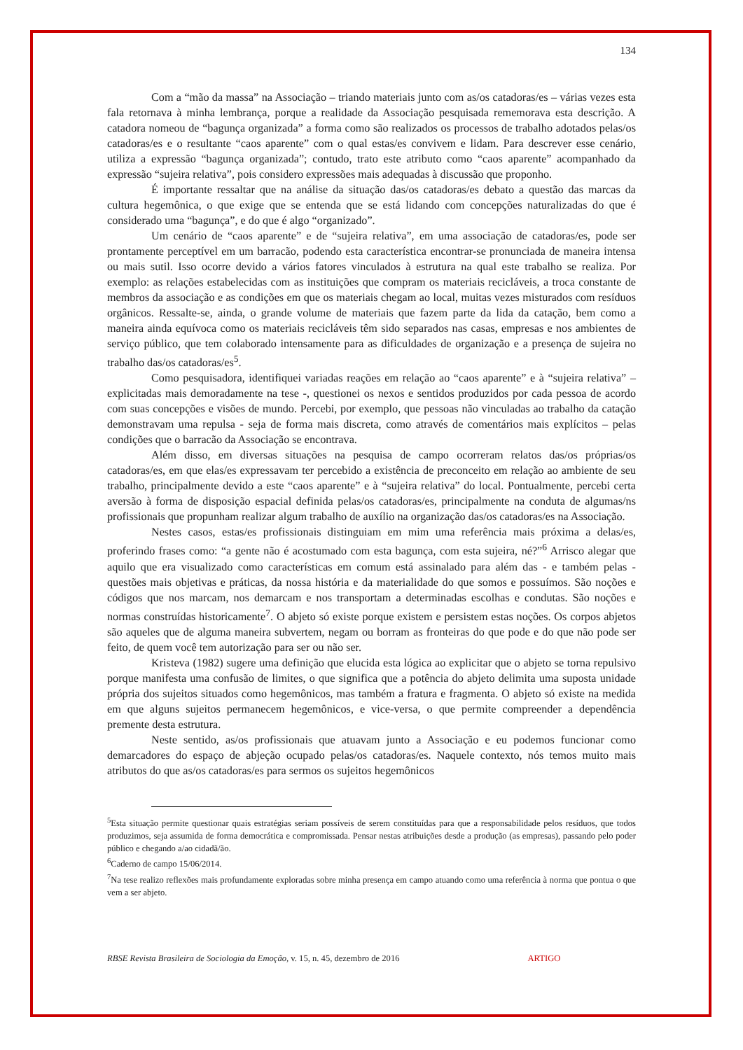134
Com a “mão da massa” na Associação – triando materiais junto com as/os catadoras/es – várias vezes esta fala retornava à minha lembrança, porque a realidade da Associação pesquisada rememorava esta descrição. A catadora nomeou de “bagunça organizada” a forma como são realizados os processos de trabalho adotados pelas/os catadoras/es e o resultante “caos aparente” com o qual estas/es convivem e lidam. Para descrever esse cenário, utiliza a expressão “bagunça organizada”; contudo, trato este atributo como “caos aparente” acompanhado da expressão “sujeira relativa”, pois considero expressões mais adequadas à discussão que proponho.
É importante ressaltar que na análise da situação das/os catadoras/es debato a questão das marcas da cultura hegemônica, o que exige que se entenda que se está lidando com concepções naturalizadas do que é considerado uma “bagunça”, e do que é algo “organizado”.
Um cenário de “caos aparente” e de “sujeira relativa”, em uma associação de catadoras/es, pode ser prontamente perceptível em um barracão, podendo esta característica encontrar-se pronunciada de maneira intensa ou mais sutil. Isso ocorre devido a vários fatores vinculados à estrutura na qual este trabalho se realiza. Por exemplo: as relações estabelecidas com as instituições que compram os materiais recicláveis, a troca constante de membros da associação e as condições em que os materiais chegam ao local, muitas vezes misturados com resíduos orgânicos. Ressalte-se, ainda, o grande volume de materiais que fazem parte da lida da catação, bem como a maneira ainda equívoca como os materiais recicláveis têm sido separados nas casas, empresas e nos ambientes de serviço público, que tem colaborado intensamente para as dificuldades de organização e a presença de sujeira no trabalho das/os catadoras/es<sup>5</sup>.
Como pesquisadora, identifiquei variadas reações em relação ao “caos aparente” e à “sujeira relativa” – explicitadas mais demoradamente na tese -, questionei os nexos e sentidos produzidos por cada pessoa de acordo com suas concepções e visões de mundo. Percebi, por exemplo, que pessoas não vinculadas ao trabalho da catação demonstravam uma repulsa - seja de forma mais discreta, como através de comentários mais explícitos – pelas condições que o barracão da Associação se encontrava.
Além disso, em diversas situações na pesquisa de campo ocorreram relatos das/os próprias/os catadoras/es, em que elas/es expressavam ter percebido a existência de preconceito em relação ao ambiente de seu trabalho, principalmente devido a este “caos aparente” e à “sujeira relativa” do local. Pontualmente, percebi certa aversão à forma de disposição espacial definida pelas/os catadoras/es, principalmente na conduta de algumas/ns profissionais que propunham realizar algum trabalho de auxílio na organização das/os catadoras/es na Associação.
Nestes casos, estas/es profissionais distinguiam em mim uma referência mais próxima a delas/es, proferindo frases como: “a gente não é acostumado com esta bagunça, com esta sujeira, né?”<sup>6</sup> Arrisco alegar que aquilo que era visualizado como características em comum está assinalado para além das - e também pelas - questões mais objetivas e práticas, da nossa história e da materialidade do que somos e possuímos. São noções e códigos que nos marcam, nos demarcam e nos transportam a determinadas escolhas e condutas. São noções e normas construídas historicamente<sup>7</sup>. O abjeto só existe porque existem e persistem estas noções. Os corpos abjetos são aqueles que de alguma maneira subvertem, negam ou borram as fronteiras do que pode e do que não pode ser feito, de quem você tem autorização para ser ou não ser.
Kristeva (1982) sugere uma definição que elucida esta lógica ao explicitar que o abjeto se torna repulsivo porque manifesta uma confusão de limites, o que significa que a potência do abjeto delimita uma suposta unidade própria dos sujeitos situados como hegemônicos, mas também a fratura e fragmenta. O abjeto só existe na medida em que alguns sujeitos permanecem hegemônicos, e vice-versa, o que permite compreender a dependência premente desta estrutura.
Neste sentido, as/os profissionais que atuavam junto a Associação e eu podemos funcionar como demarcadores do espaço de abjeção ocupado pelas/os catadoras/es. Naquele contexto, nós temos muito mais atributos do que as/os catadoras/es para sermos os sujeitos hegemônicos
<sup>5</sup> Esta situação permite questionar quais estratégias seriam possíveis de serem constituídas para que a responsabilidade pelos resíduos, que todos produzimos, seja assumida de forma democrática e compromissada. Pensar nestas atribuições desde a produção (as empresas), passando pelo poder público e chegando a/ao cidadã/ão.
<sup>6</sup> Caderno de campo 15/06/2014.
<sup>7</sup> Na tese realizo reflexões mais profundamente exploradas sobre minha presença em campo atuando como uma referência à norma que pontua o que vem a ser abjeto.
RBSE Revista Brasileira de Sociologia da Emoção, v. 15, n. 45, dezembro de 2016 ARTIGO